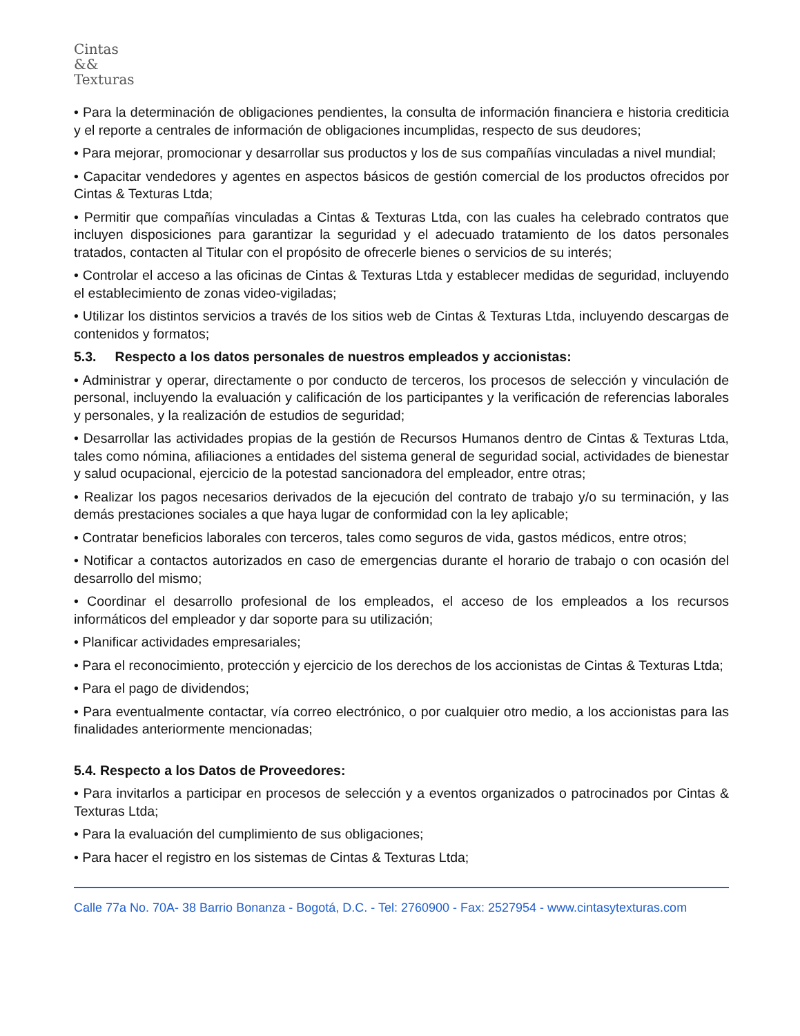Cintas
&&
Texturas
• Para la determinación de obligaciones pendientes, la consulta de información financiera e historia crediticia y el reporte a centrales de información de obligaciones incumplidas, respecto de sus deudores;
• Para mejorar, promocionar y desarrollar sus productos y los de sus compañías vinculadas a nivel mundial;
• Capacitar vendedores y agentes en aspectos básicos de gestión comercial de los productos ofrecidos por Cintas & Texturas Ltda;
• Permitir que compañías vinculadas a Cintas & Texturas Ltda, con las cuales ha celebrado contratos que incluyen disposiciones para garantizar la seguridad y el adecuado tratamiento de los datos personales tratados, contacten al Titular con el propósito de ofrecerle bienes o servicios de su interés;
• Controlar el acceso a las oficinas de Cintas & Texturas Ltda y establecer medidas de seguridad, incluyendo el establecimiento de zonas video-vigiladas;
• Utilizar los distintos servicios a través de los sitios web de Cintas & Texturas Ltda, incluyendo descargas de contenidos y formatos;
5.3. Respecto a los datos personales de nuestros empleados y accionistas:
• Administrar y operar, directamente o por conducto de terceros, los procesos de selección y vinculación de personal, incluyendo la evaluación y calificación de los participantes y la verificación de referencias laborales y personales, y la realización de estudios de seguridad;
• Desarrollar las actividades propias de la gestión de Recursos Humanos dentro de Cintas & Texturas Ltda, tales como nómina, afiliaciones a entidades del sistema general de seguridad social, actividades de bienestar y salud ocupacional, ejercicio de la potestad sancionadora del empleador, entre otras;
• Realizar los pagos necesarios derivados de la ejecución del contrato de trabajo y/o su terminación, y las demás prestaciones sociales a que haya lugar de conformidad con la ley aplicable;
• Contratar beneficios laborales con terceros, tales como seguros de vida, gastos médicos, entre otros;
• Notificar a contactos autorizados en caso de emergencias durante el horario de trabajo o con ocasión del desarrollo del mismo;
• Coordinar el desarrollo profesional de los empleados, el acceso de los empleados a los recursos informáticos del empleador y dar soporte para su utilización;
• Planificar actividades empresariales;
• Para el reconocimiento, protección y ejercicio de los derechos de los accionistas de Cintas & Texturas Ltda;
• Para el pago de dividendos;
• Para eventualmente contactar, vía correo electrónico, o por cualquier otro medio, a los accionistas para las finalidades anteriormente mencionadas;
5.4. Respecto a los Datos de Proveedores:
• Para invitarlos a participar en procesos de selección y a eventos organizados o patrocinados por Cintas & Texturas Ltda;
• Para la evaluación del cumplimiento de sus obligaciones;
• Para hacer el registro en los sistemas de Cintas & Texturas Ltda;
Calle 77a No. 70A- 38 Barrio Bonanza - Bogotá, D.C. - Tel: 2760900 - Fax: 2527954 - www.cintasytexturas.com